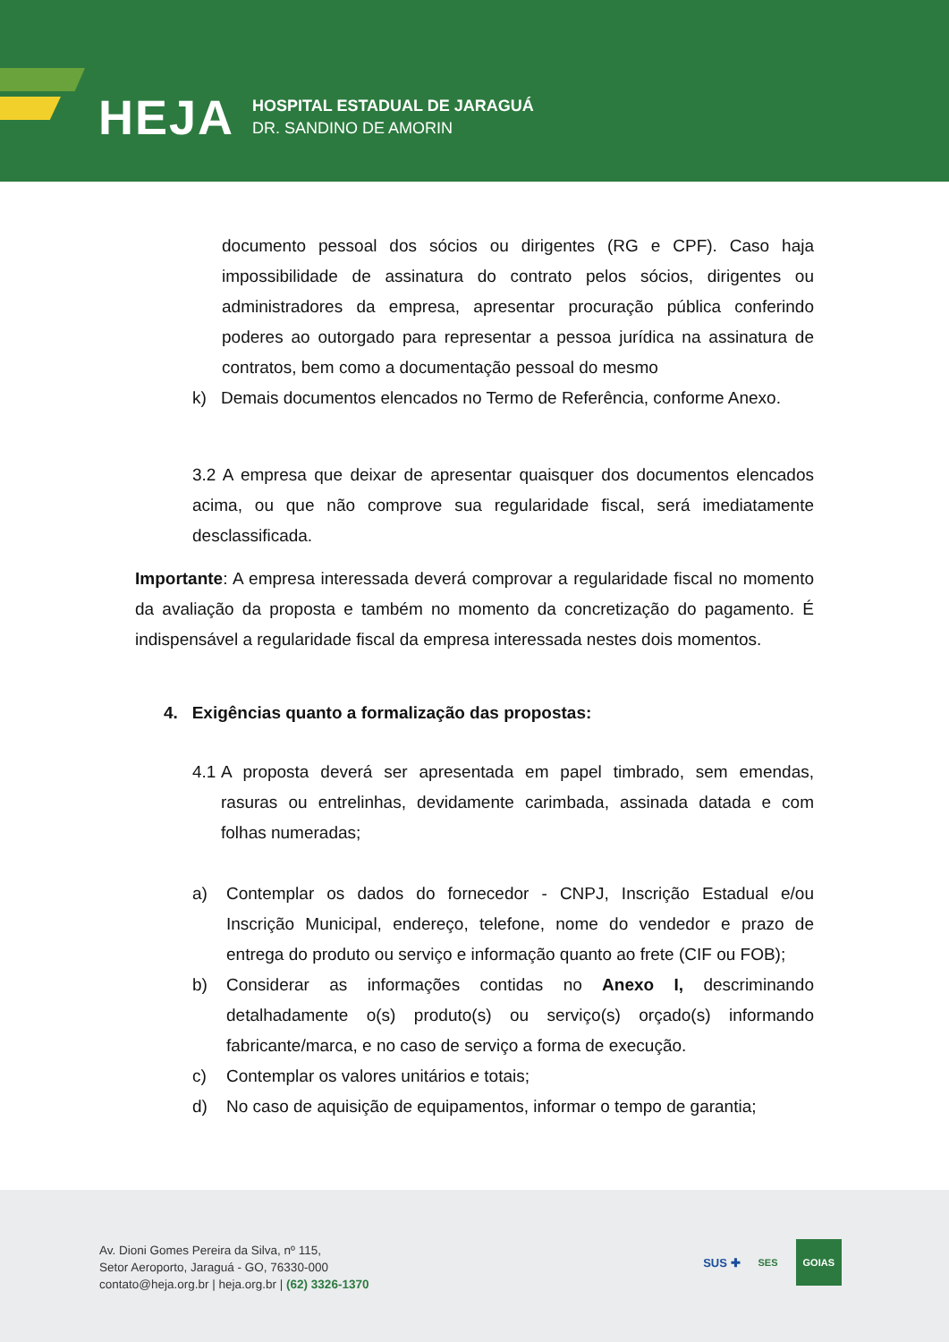HEJA
HOSPITAL ESTADUAL DE JARAGUÁ
DR. SANDINO DE AMORIN
documento pessoal dos sócios ou dirigentes (RG e CPF). Caso haja impossibilidade de assinatura do contrato pelos sócios, dirigentes ou administradores da empresa, apresentar procuração pública conferindo poderes ao outorgado para representar a pessoa jurídica na assinatura de contratos, bem como a documentação pessoal do mesmo
k) Demais documentos elencados no Termo de Referência, conforme Anexo.
3.2 A empresa que deixar de apresentar quaisquer dos documentos elencados acima, ou que não comprove sua regularidade fiscal, será imediatamente desclassificada.
Importante: A empresa interessada deverá comprovar a regularidade fiscal no momento da avaliação da proposta e também no momento da concretização do pagamento. É indispensável a regularidade fiscal da empresa interessada nestes dois momentos.
4. Exigências quanto a formalização das propostas:
4.1 A proposta deverá ser apresentada em papel timbrado, sem emendas, rasuras ou entrelinhas, devidamente carimbada, assinada datada e com folhas numeradas;
a) Contemplar os dados do fornecedor - CNPJ, Inscrição Estadual e/ou Inscrição Municipal, endereço, telefone, nome do vendedor e prazo de entrega do produto ou serviço e informação quanto ao frete (CIF ou FOB);
b) Considerar as informações contidas no Anexo I, descriminando detalhadamente o(s) produto(s) ou serviço(s) orçado(s) informando fabricante/marca, e no caso de serviço a forma de execução.
c) Contemplar os valores unitários e totais;
d) No caso de aquisição de equipamentos, informar o tempo de garantia;
Av. Dioni Gomes Pereira da Silva, nº 115,
Setor Aeroporto, Jaraguá - GO, 76330-000
contato@heja.org.br | heja.org.br | (62) 3326-1370
SUS ✚ SES GOIAS